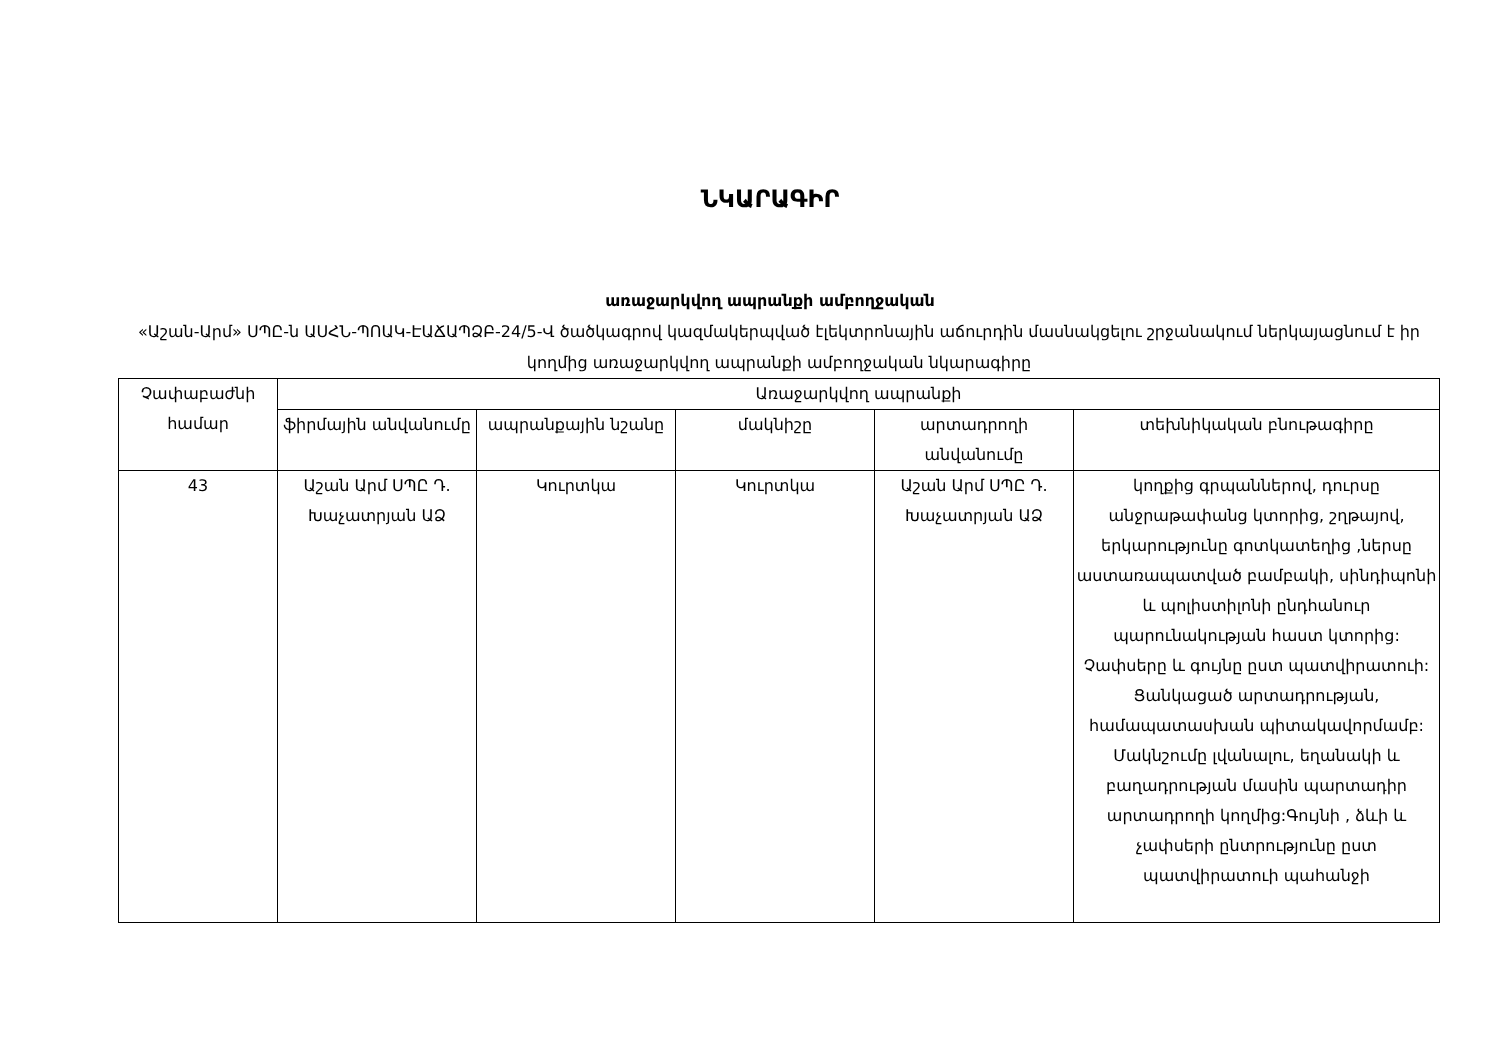ՆԿԱՐԱԳԻՐ
առաջարկվող ապրանքի ամբողջական
«Աշան-Արմ» ՍՊԸ-ն ԱՍՀՆ-ՊՈԱԿ-ԷԱՃԱՊՁԲ-24/5-Վ ծածկագրով կազմակերպված էլեկտրոնային աճուրդին մասնակցելու շրջանակում ներկայացնում է իր կողմից առաջարկվող ապրանքի ամբողջական նկարագիրը
| Չափաբաժնի համար | Առաջարկվող ապրանքի | | | | |
| --- | --- | --- | --- | --- | --- |
| | ֆիրմային անվանումը | ապրանքային նշանը | մակնիշը | արտադրողի անվանումը | տեխնիկական բնութագիրը |
| 43 | Աշան Արմ ՍՊԸ Դ. Խաչատրյան ԱՁ | Կուրտկա | Կուրտկա | Աշան Արմ ՍՊԸ Դ. Խաչատրյան ԱՁ | կողքից գրպաններով, դուրսը անջրաթափանց կտորից, շղթայով, երկարությունը գոտկատեղից ,ներսը աստառապատված բամբակի, սինդիպոնի և պոլիստիլոնի ընդհանուր պարունակության հաստ կտորից: Չափսերը և գույնը ըստ պատվիրատուի: Ցանկացած արտադրության, համապատասխան պիտակավորմամբ: Մակնշումը լվանալու, եղանակի և բաղադրության մասին պարտադիր արտադրողի կողմից:Գույնի , ձևի և չափսերի ընտրությունը ըստ պատվիրատուի պահանջի |